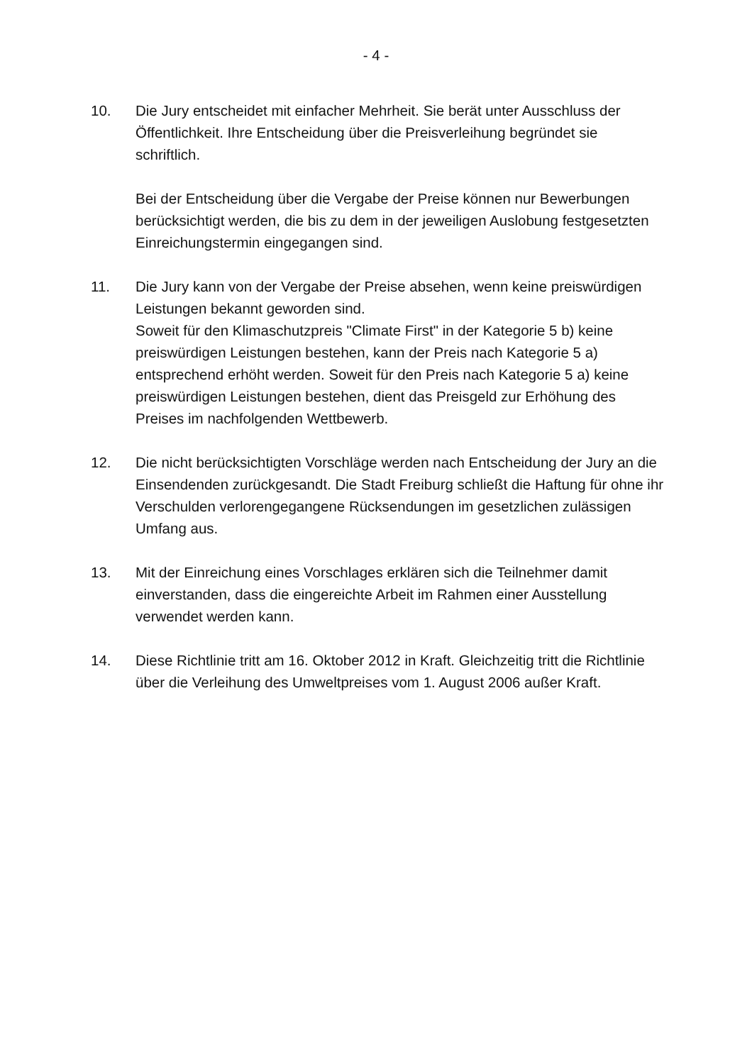- 4 -
10. Die Jury entscheidet mit einfacher Mehrheit. Sie berät unter Ausschluss der Öffentlichkeit. Ihre Entscheidung über die Preisverleihung begründet sie schriftlich.
Bei der Entscheidung über die Vergabe der Preise können nur Bewerbungen berücksichtigt werden, die bis zu dem in der jeweiligen Auslobung festgesetzten Einreichungstermin eingegangen sind.
11. Die Jury kann von der Vergabe der Preise absehen, wenn keine preiswürdigen Leistungen bekannt geworden sind.
Soweit für den Klimaschutzpreis "Climate First" in der Kategorie 5 b) keine preiswürdigen Leistungen bestehen, kann der Preis nach Kategorie 5 a) entsprechend erhöht werden. Soweit für den Preis nach Kategorie 5 a) keine preiswürdigen Leistungen bestehen, dient das Preisgeld zur Erhöhung des Preises im nachfolgenden Wettbewerb.
12. Die nicht berücksichtigten Vorschläge werden nach Entscheidung der Jury an die Einsendenden zurückgesandt. Die Stadt Freiburg schließt die Haftung für ohne ihr Verschulden verlorengegangene Rücksendungen im gesetzlichen zulässigen Umfang aus.
13. Mit der Einreichung eines Vorschlages erklären sich die Teilnehmer damit einverstanden, dass die eingereichte Arbeit im Rahmen einer Ausstellung verwendet werden kann.
14. Diese Richtlinie tritt am 16. Oktober 2012 in Kraft. Gleichzeitig tritt die Richtlinie über die Verleihung des Umweltpreises vom 1. August 2006 außer Kraft.